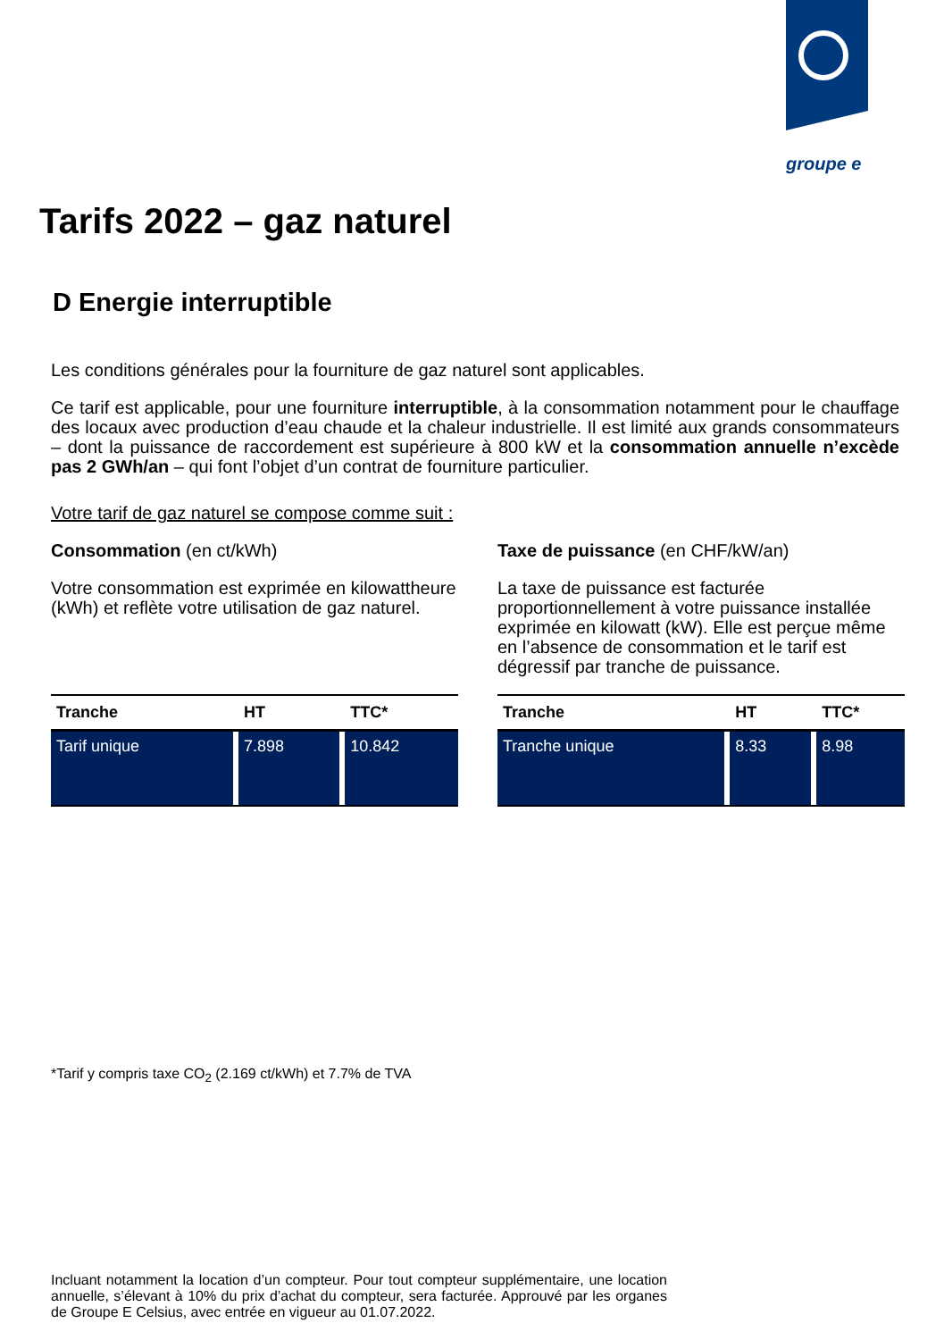groupe e
Tarifs 2022 – gaz naturel
D Energie interruptible
Les conditions générales pour la fourniture de gaz naturel sont applicables.
Ce tarif est applicable, pour une fourniture interruptible, à la consommation notamment pour le chauffage des locaux avec production d’eau chaude et la chaleur industrielle. Il est limité aux grands consommateurs – dont la puissance de raccordement est supérieure à 800 kW et la consommation annuelle n’excède pas 2 GWh/an – qui font l’objet d’un contrat de fourniture particulier.
Votre tarif de gaz naturel se compose comme suit :
Consommation (en ct/kWh)
Votre consommation est exprimée en kilowattheure (kWh) et reflète votre utilisation de gaz naturel.
| Tranche | HT | TTC* |
| --- | --- | --- |
| Tarif unique | 7.898 | 10.842 |
Taxe de puissance (en CHF/kW/an)
La taxe de puissance est facturée proportionnellement à votre puissance installée exprimée en kilowatt (kW). Elle est perçue même en l’absence de consommation et le tarif est dégressif par tranche de puissance.
| Tranche | HT | TTC* |
| --- | --- | --- |
| Tranche unique | 8.33 | 8.98 |
*Tarif y compris taxe CO<sub>2</sub> (2.169 ct/kWh) et 7.7% de TVA
Incluant notamment la location d’un compteur. Pour tout compteur supplémentaire, une location annuelle, s’élevant à 10% du prix d’achat du compteur, sera facturée. Approuvé par les organes de Groupe E Celsius, avec entrée en vigueur au 01.07.2022.